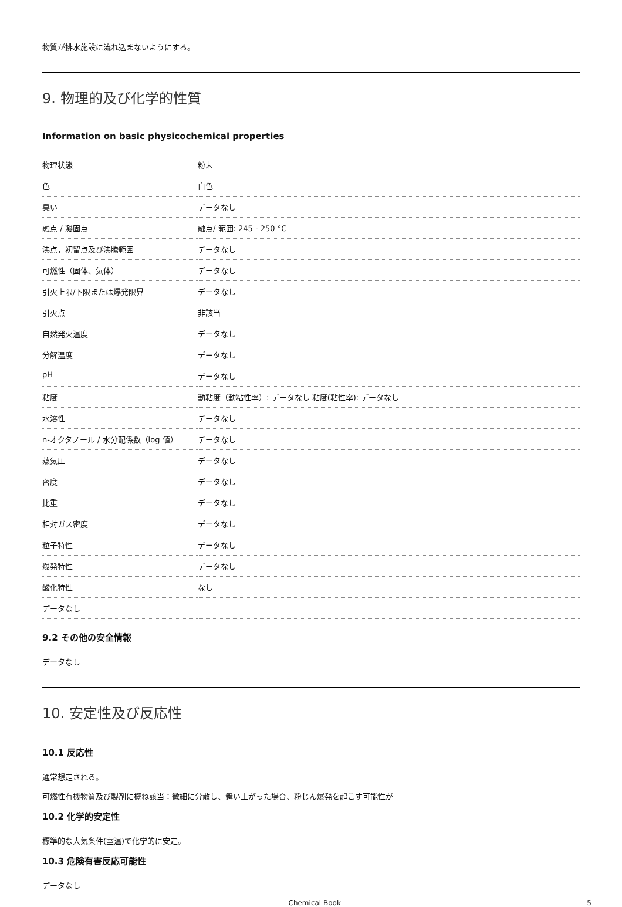物質が排水施設に流れ込まないようにする。
9. 物理的及び化学的性質
Information on basic physicochemical properties
| 物理状態 | 粉末 |
| 色 | 白色 |
| 臭い | データなし |
| 融点 / 凝固点 | 融点/ 範囲: 245 - 250 °C |
| 沸点，初留点及び沸騰範囲 | データなし |
| 可燃性（固体、気体） | データなし |
| 引火上限/下限または爆発限界 | データなし |
| 引火点 | 非該当 |
| 自然発火温度 | データなし |
| 分解温度 | データなし |
| pH | データなし |
| 粘度 | 動粘度（動粘性率）: データなし 粘度(粘性率): データなし |
| 水溶性 | データなし |
| n-オクタノール / 水分配係数（log 値） | データなし |
| 蒸気圧 | データなし |
| 密度 | データなし |
| 比重 | データなし |
| 相対ガス密度 | データなし |
| 粒子特性 | データなし |
| 爆発特性 | データなし |
| 酸化特性 | なし |
| データなし | |
9.2 その他の安全情報
データなし
10. 安定性及び反応性
10.1 反応性
通常想定される。
可燃性有機物質及び製剤に概ね該当：微細に分散し、舞い上がった場合、粉じん爆発を起こす可能性が
10.2 化学的安定性
標準的な大気条件(室温)で化学的に安定。
10.3 危険有害反応可能性
データなし
Chemical Book 5